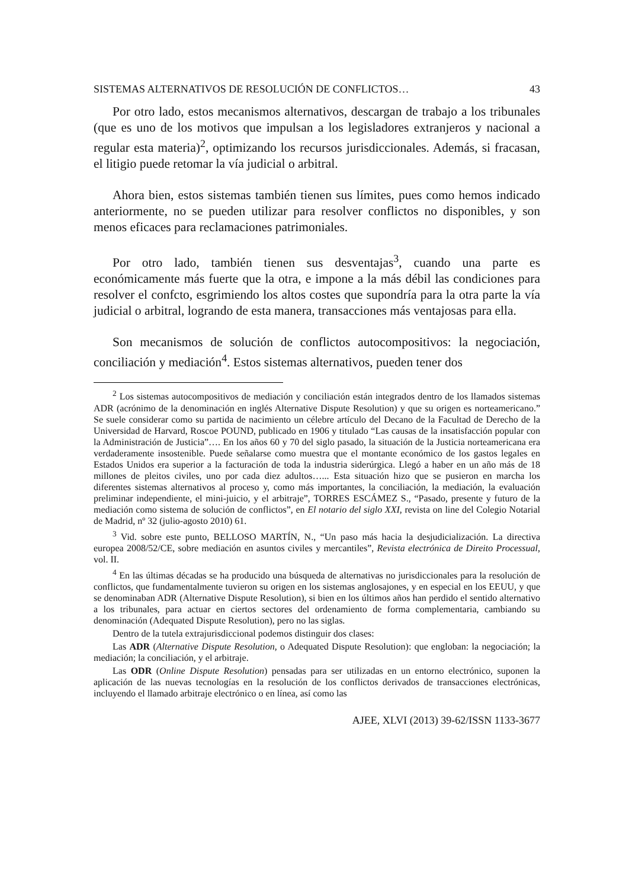SISTEMAS ALTERNATIVOS DE RESOLUCIÓN DE CONFLICTOS… 43
Por otro lado, estos mecanismos alternativos, descargan de trabajo a los tribunales (que es uno de los motivos que impulsan a los legisladores extranjeros y nacional a regular esta materia)<sup>2</sup>, optimizando los recursos jurisdiccionales. Además, si fracasan, el litigio puede retomar la vía judicial o arbitral.
Ahora bien, estos sistemas también tienen sus límites, pues como hemos indicado anteriormente, no se pueden utilizar para resolver conflictos no disponibles, y son menos eficaces para reclamaciones patrimoniales.
Por otro lado, también tienen sus desventajas<sup>3</sup>, cuando una parte es económicamente más fuerte que la otra, e impone a la más débil las condiciones para resolver el confcto, esgrimiendo los altos costes que supondría para la otra parte la vía judicial o arbitral, logrando de esta manera, transacciones más ventajosas para ella.
Son mecanismos de solución de conflictos autocompositivos: la negociación, conciliación y mediación<sup>4</sup>. Estos sistemas alternativos, pueden tener dos
<sup>2</sup> Los sistemas autocompositivos de mediación y conciliación están integrados dentro de los llamados sistemas ADR (acrónimo de la denominación en inglés Alternative Dispute Resolution) y que su origen es norteamericano.” Se suele considerar como su partida de nacimiento un célebre artículo del Decano de la Facultad de Derecho de la Universidad de Harvard, Roscoe POUND, publicado en 1906 y titulado “Las causas de la insatisfacción popular con la Administración de Justicia”…. En los años 60 y 70 del siglo pasado, la situación de la Justicia norteamericana era verdaderamente insostenible. Puede señalarse como muestra que el montante económico de los gastos legales en Estados Unidos era superior a la facturación de toda la industria siderúrgica. Llegó a haber en un año más de 18 millones de pleitos civiles, uno por cada diez adultos…... Esta situación hizo que se pusieron en marcha los diferentes sistemas alternativos al proceso y, como más importantes, la conciliación, la mediación, la evaluación preliminar independiente, el mini-juicio, y el arbitraje”, TORRES ESCÁMEZ S., “Pasado, presente y futuro de la mediación como sistema de solución de conflictos”, en El notario del siglo XXI, revista on line del Colegio Notarial de Madrid, nº 32 (julio-agosto 2010) 61.
<sup>3</sup> Vid. sobre este punto, BELLOSO MARTÍN, N., “Un paso más hacia la desjudicialización. La directiva europea 2008/52/CE, sobre mediación en asuntos civiles y mercantiles”, Revista electrónica de Direito Processual, vol. II.
<sup>4</sup> En las últimas décadas se ha producido una búsqueda de alternativas no jurisdiccionales para la resolución de conflictos, que fundamentalmente tuvieron su origen en los sistemas anglosajones, y en especial en los EEUU, y que se denominaban ADR (Alternative Dispute Resolution), si bien en los últimos años han perdido el sentido alternativo a los tribunales, para actuar en ciertos sectores del ordenamiento de forma complementaria, cambiando su denominación (Adequated Dispute Resolution), pero no las siglas.
Dentro de la tutela extrajurisdiccional podemos distinguir dos clases:
Las ADR (Alternative Dispute Resolution, o Adequated Dispute Resolution): que engloban: la negociación; la mediación; la conciliación, y el arbitraje.
Las ODR (Online Dispute Resolution) pensadas para ser utilizadas en un entorno electrónico, suponen la aplicación de las nuevas tecnologías en la resolución de los conflictos derivados de transacciones electrónicas, incluyendo el llamado arbitraje electrónico o en línea, así como las
AJEE, XLVI (2013) 39-62/ISSN 1133-3677